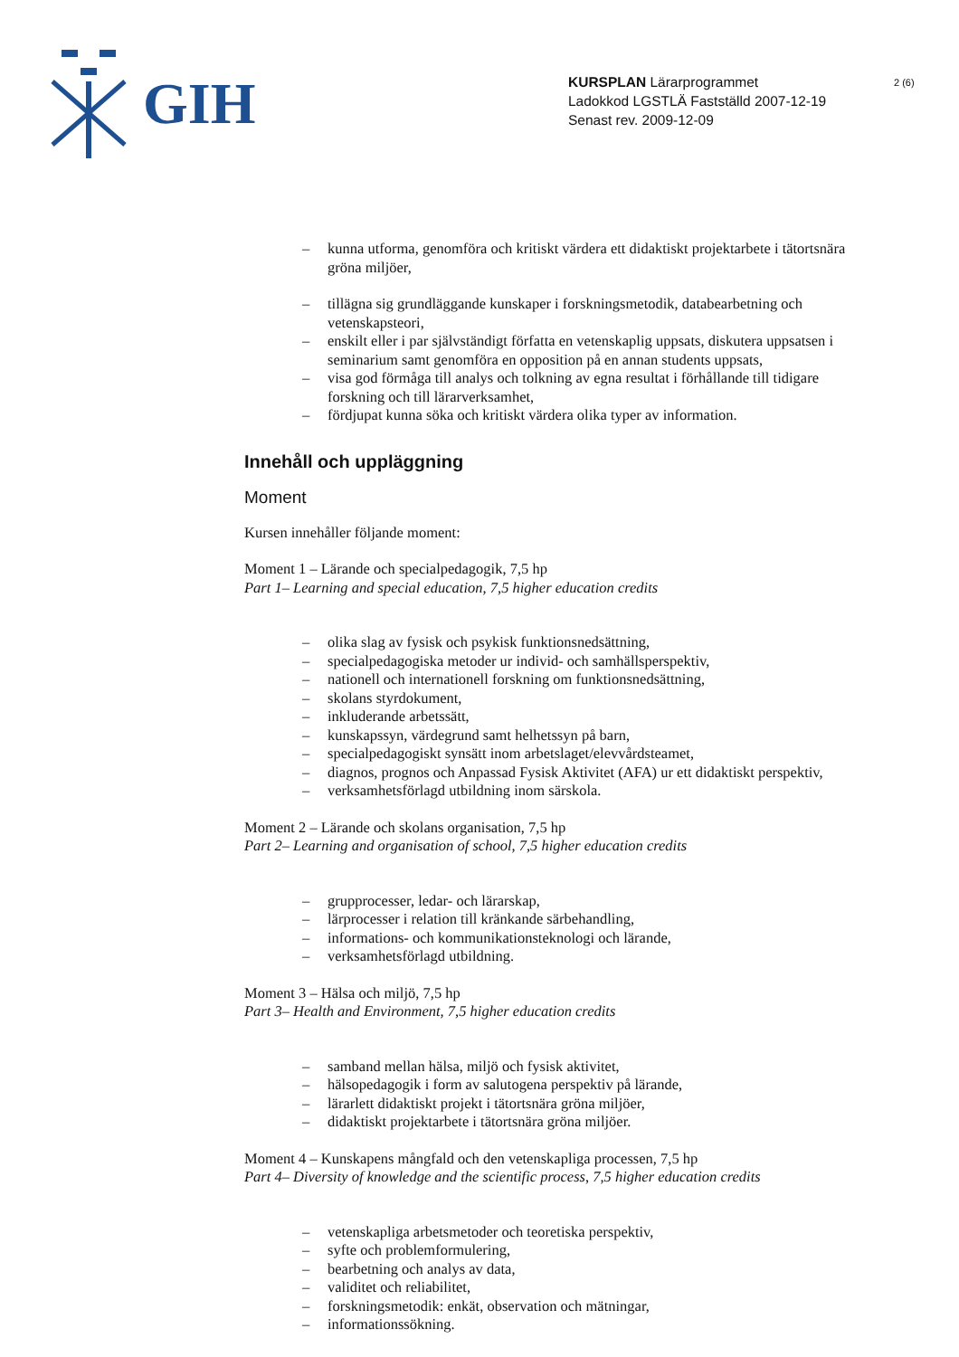GIH
KURSPLAN Lärarprogrammet
Ladokkod LGSTLÄ Fastställd 2007-12-19
Senast rev. 2009-12-09
2 (6)
– kunna utforma, genomföra och kritiskt värdera ett didaktiskt projektarbete i tätortsnära gröna miljöer,
– tillägna sig grundläggande kunskaper i forskningsmetodik, databearbetning och vetenskapsteori,
– enskilt eller i par självständigt författa en vetenskaplig uppsats, diskutera uppsatsen i seminarium samt genomföra en opposition på en annan students uppsats,
– visa god förmåga till analys och tolkning av egna resultat i förhållande till tidigare forskning och till lärarverksamhet,
– fördjupat kunna söka och kritiskt värdera olika typer av information.
Innehåll och uppläggning
Moment
Kursen innehåller följande moment:
Moment 1 – Lärande och specialpedagogik, 7,5 hp
Part 1– Learning and special education, 7,5 higher education credits
– olika slag av fysisk och psykisk funktionsnedsättning,
– specialpedagogiska metoder ur individ- och samhällsperspektiv,
– nationell och internationell forskning om funktionsnedsättning,
– skolans styrdokument,
– inkluderande arbetssätt,
– kunskapssyn, värdegrund samt helhetssyn på barn,
– specialpedagogiskt synsätt inom arbetslaget/elevvårdsteamet,
– diagnos, prognos och Anpassad Fysisk Aktivitet (AFA) ur ett didaktiskt perspektiv,
– verksamhetsförlagd utbildning inom särskola.
Moment 2 – Lärande och skolans organisation, 7,5 hp
Part 2– Learning and organisation of school, 7,5 higher education credits
– grupprocesser, ledar- och lärarskap,
– lärprocesser i relation till kränkande särbehandling,
– informations- och kommunikationsteknologi och lärande,
– verksamhetsförlagd utbildning.
Moment 3 – Hälsa och miljö, 7,5 hp
Part 3– Health and Environment, 7,5 higher education credits
– samband mellan hälsa, miljö och fysisk aktivitet,
– hälsopedagogik i form av salutogena perspektiv på lärande,
– lärarlett didaktiskt projekt i tätortsnära gröna miljöer,
– didaktiskt projektarbete i tätortsnära gröna miljöer.
Moment 4 – Kunskapens mångfald och den vetenskapliga processen, 7,5 hp
Part 4– Diversity of knowledge and the scientific process, 7,5 higher education credits
– vetenskapliga arbetsmetoder och teoretiska perspektiv,
– syfte och problemformulering,
– bearbetning och analys av data,
– validitet och reliabilitet,
– forskningsmetodik: enkät, observation och mätningar,
– informationssökning.